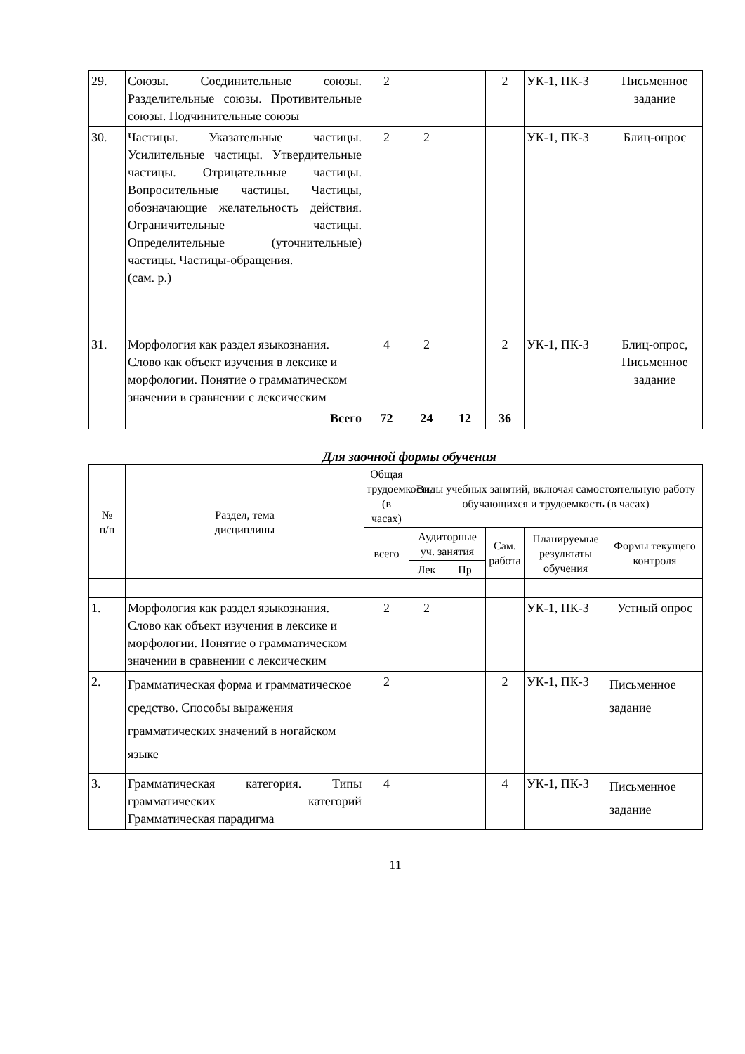| 29. | Союзы. Соединительные союзы. Разделительные союзы. Противительные союзы. Подчинительные союзы | 2 | | | 2 | УК-1, ПК-3 | Письменное задание |
| 30. | Частицы. Указательные частицы. Усилительные частицы. Утвердительные частицы. Отрицательные частицы. Вопросительные частицы. Частицы, обозначающие желательность действия. Ограничительные частицы. Определительные (уточнительные) частицы. Частицы-обращения. (сам. р.) | 2 | 2 | | | УК-1, ПК-3 | Блиц-опрос |
| 31. | Морфология как раздел языкознания. Слово как объект изучения в лексике и морфологии. Понятие о грамматическом значении в сравнении с лексическим | 4 | 2 | | 2 | УК-1, ПК-3 | Блиц-опрос, Письменное задание |
| | Всего | 72 | 24 | 12 | 36 | | |
Для заочной формы обучения
| № п/п | Раздел, тема дисциплины | Общая трудоемкость (в часах) | Виды учебных занятий, включая самостоятельную работу обучающихся и трудоемкость (в часах) | | | | |
| --- | --- | --- | --- | --- | --- | --- | --- |
| | | всего | Аудиторные уч. занятия | | Сам. работа | Планируемые результаты обучения | Формы текущего контроля |
| | | | Лек | Пр | | | |
| 1. | Морфология как раздел языкознания. Слово как объект изучения в лексике и морфологии. Понятие о грамматическом значении в сравнении с лексическим | 2 | 2 | | | УК-1, ПК-3 | Устный опрос |
| 2. | Грамматическая форма и грамматическое средство. Способы выражения грамматических значений в ногайском языке | 2 | | | 2 | УК-1, ПК-3 | Письменное задание |
| 3. | Грамматическая категория. Типы грамматических категорий Грамматическая парадигма | 4 | | | 4 | УК-1, ПК-3 | Письменное задание |
11